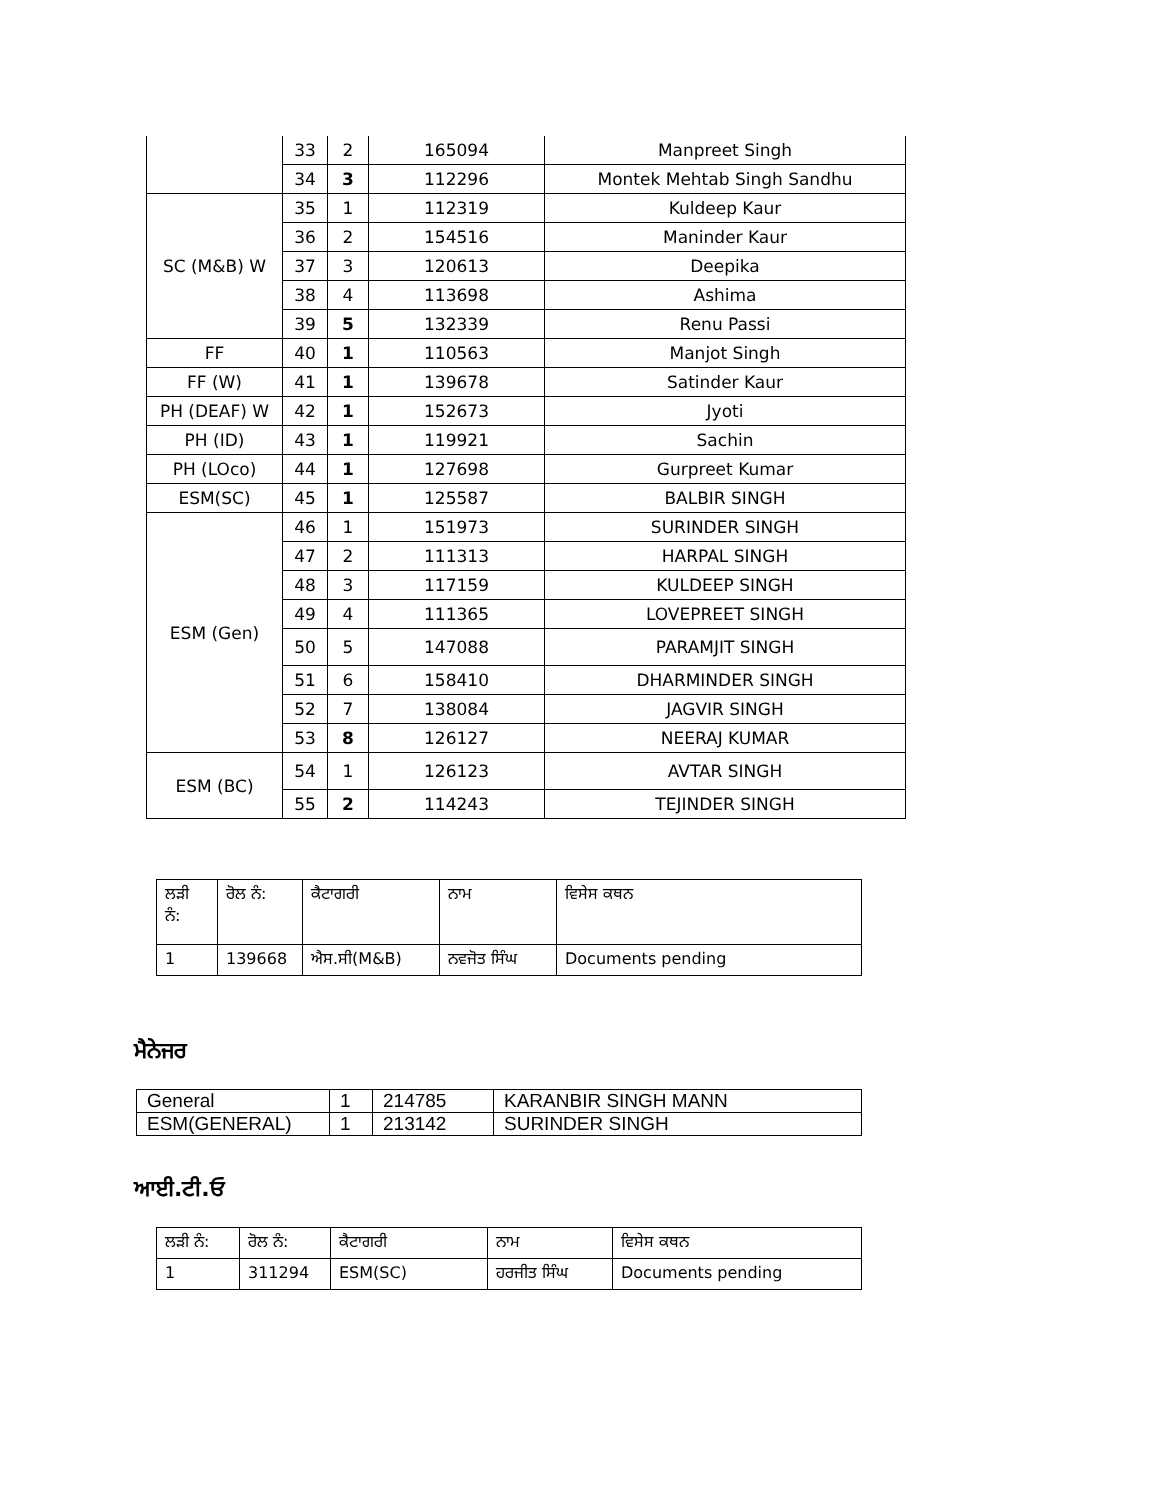| | 33 | 2 | 165094 | Manpreet Singh |
| | 34 | 3 | 112296 | Montek Mehtab Singh Sandhu |
| SC (M&B) W | 35 | 1 | 112319 | Kuldeep Kaur |
| | 36 | 2 | 154516 | Maninder Kaur |
| | 37 | 3 | 120613 | Deepika |
| | 38 | 4 | 113698 | Ashima |
| | 39 | 5 | 132339 | Renu Passi |
| FF | 40 | 1 | 110563 | Manjot Singh |
| FF (W) | 41 | 1 | 139678 | Satinder Kaur |
| PH (DEAF) W | 42 | 1 | 152673 | Jyoti |
| PH (ID) | 43 | 1 | 119921 | Sachin |
| PH (LOco) | 44 | 1 | 127698 | Gurpreet Kumar |
| ESM(SC) | 45 | 1 | 125587 | BALBIR SINGH |
| ESM (Gen) | 46 | 1 | 151973 | SURINDER SINGH |
| | 47 | 2 | 111313 | HARPAL SINGH |
| | 48 | 3 | 117159 | KULDEEP SINGH |
| | 49 | 4 | 111365 | LOVEPREET SINGH |
| | 50 | 5 | 147088 | PARAMJIT SINGH |
| | 51 | 6 | 158410 | DHARMINDER SINGH |
| | 52 | 7 | 138084 | JAGVIR SINGH |
| | 53 | 8 | 126127 | NEERAJ KUMAR |
| ESM (BC) | 54 | 1 | 126123 | AVTAR SINGH |
| | 55 | 2 | 114243 | TEJINDER SINGH |
| ਲੜੀ ਨੰ: | ਰੋਲ ਨੰ: | ਕੈਟਾਗਰੀ | ਨਾਮ | ਵਿਸੇਸ ਕਥਨ |
| --- | --- | --- | --- | --- |
| 1 | 139668 | ਐਸ.ਸੀ(M&B) | ਨਵਜੋਤ ਸਿੰਘ | Documents pending |
ਮੈਨੇਜਰ
| General | 1 | 214785 | KARANBIR SINGH MANN |
| ESM(GENERAL) | 1 | 213142 | SURINDER SINGH |
ਆਈ.ਟੀ.ਓ
| ਲੜੀ ਨੰ: | ਰੋਲ ਨੰ: | ਕੈਟਾਗਰੀ | ਨਾਮ | ਵਿਸੇਸ ਕਥਨ |
| --- | --- | --- | --- | --- |
| 1 | 311294 | ESM(SC) | ਹਰਜੀਤ ਸਿੰਘ | Documents pending |